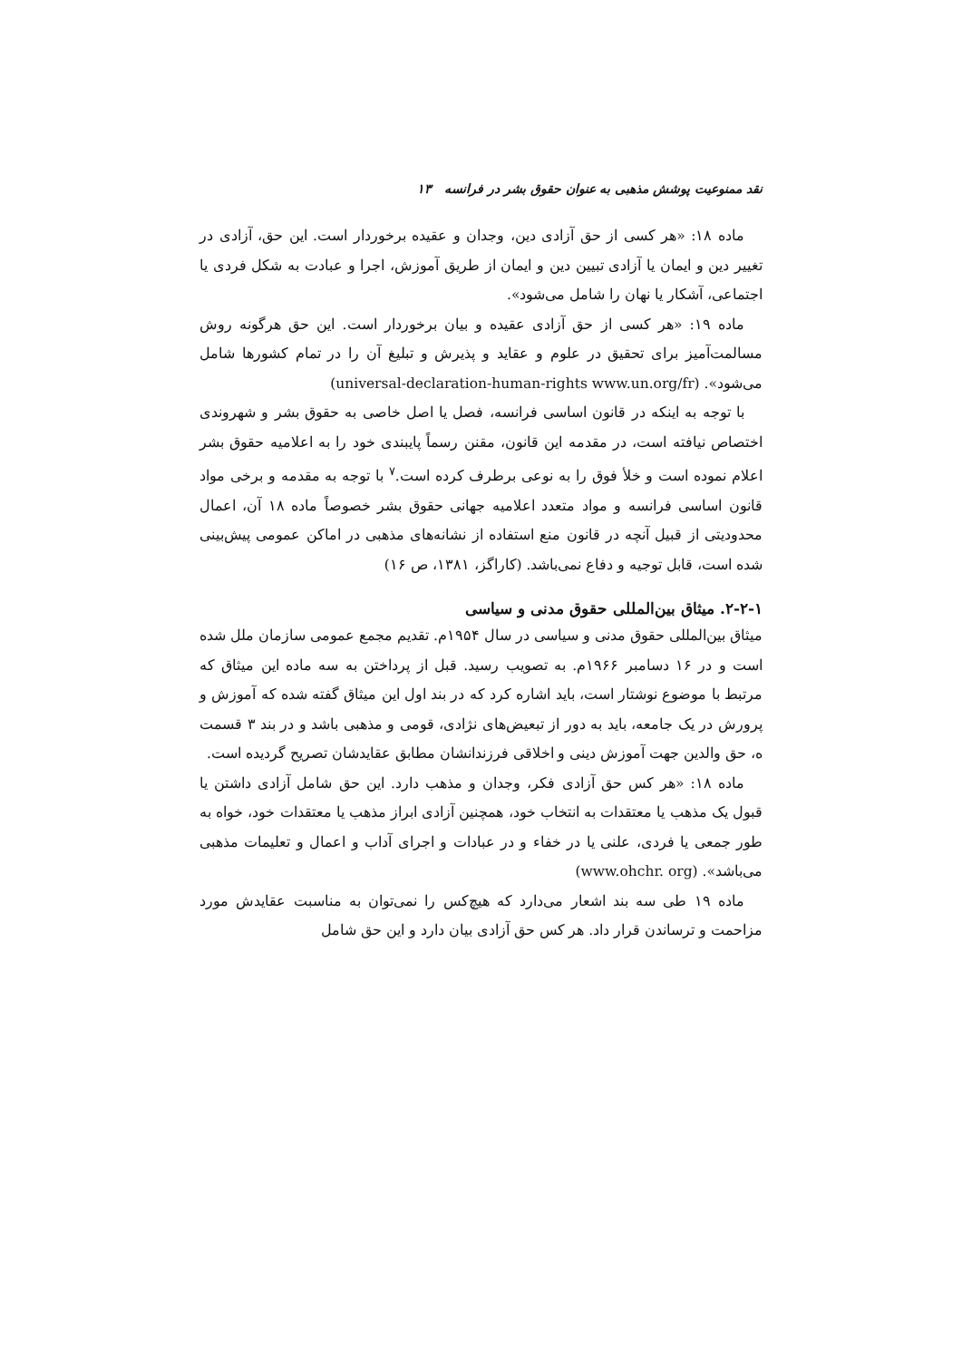نقد ممنوعیت پوشش مذهبی به عنوان حقوق بشر در فرانسه ۱۳
ماده ۱۸: «هر کسی از حق آزادی دین، وجدان و عقیده برخوردار است. این حق، آزادی در تغییر دین و ایمان یا آزادی تبیین دین و ایمان از طریق آموزش، اجرا و عبادت به شکل فردی یا اجتماعی، آشکار یا نهان را شامل می‌شود».
ماده ۱۹: «هر کسی از حق آزادی عقیده و بیان برخوردار است. این حق هرگونه روش مسالمت‌آمیز برای تحقیق در علوم و عقاید و پذیرش و تبلیغ آن را در تمام کشورها شامل می‌شود». (universal-declaration-human-rights www.un.org/fr)
با توجه به اینکه در قانون اساسی فرانسه، فصل یا اصل خاصی به حقوق بشر و شهروندی اختصاص نیافته است، در مقدمه این قانون، مقنن رسماً پایبندی خود را به اعلامیه حقوق بشر اعلام نموده است و خلأ فوق را به نوعی برطرف کرده است.<sup>۷</sup> با توجه به مقدمه و برخی مواد قانون اساسی فرانسه و مواد متعدد اعلامیه جهانی حقوق بشر خصوصاً ماده ۱۸ آن، اعمال محدودیتی از قبیل آنچه در قانون منع استفاده از نشانه‌های مذهبی در اماکن عمومی پیش‌بینی شده است، قابل توجیه و دفاع نمی‌باشد. (کاراگز، ۱۳۸۱، ص ۱۶)
۲-۲-۱. میثاق بین‌المللی حقوق مدنی و سیاسی
میثاق بین‌المللی حقوق مدنی و سیاسی در سال ۱۹۵۴م. تقدیم مجمع عمومی سازمان ملل شده است و در ۱۶ دسامبر ۱۹۶۶م. به تصویب رسید. قبل از پرداختن به سه ماده این میثاق که مرتبط با موضوع نوشتار است، باید اشاره کرد که در بند اول این میثاق گفته شده که آموزش و پرورش در یک جامعه، باید به دور از تبعیض‌های نژادی، قومی و مذهبی باشد و در بند ۳ قسمت ه، حق والدین جهت آموزش دینی و اخلاقی فرزندانشان مطابق عقایدشان تصریح گردیده است.
ماده ۱۸: «هر کس حق آزادی فکر، وجدان و مذهب دارد. این حق شامل آزادی داشتن یا قبول یک مذهب یا معتقدات به انتخاب خود، همچنین آزادی ابراز مذهب یا معتقدات خود، خواه به طور جمعی یا فردی، علنی یا در خفاء و در عبادات و اجرای آداب و اعمال و تعلیمات مذهبی می‌باشد». (www.ohchr. org)
ماده ۱۹ طی سه بند اشعار می‌دارد که هیچ‌کس را نمی‌توان به مناسبت عقایدش مورد مزاحمت و ترساندن قرار داد. هر کس حق آزادی بیان دارد و این حق شامل